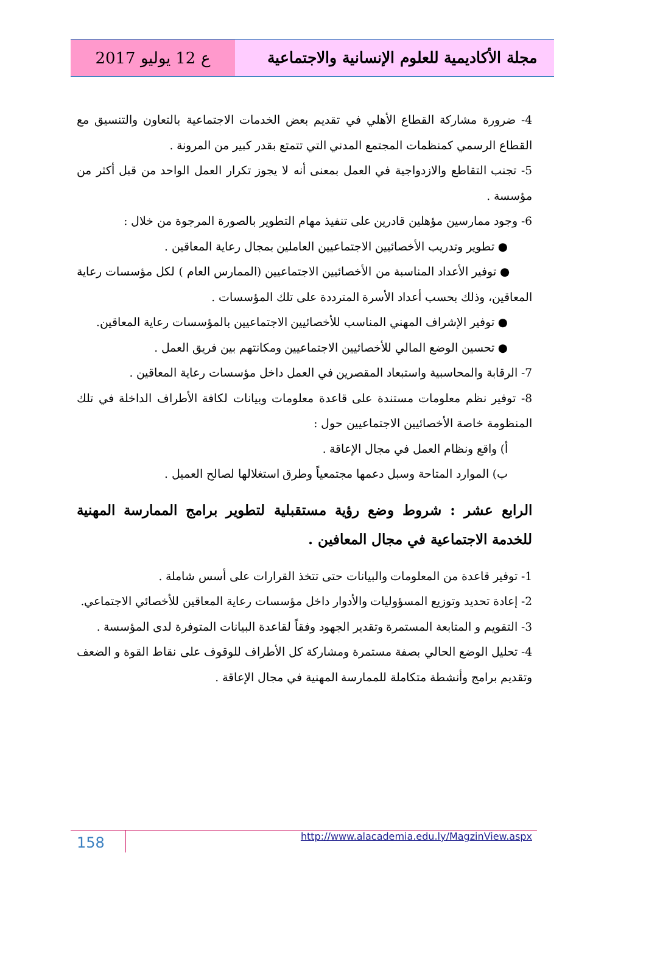مجلة الأكاديمية للعلوم الإنسانية والاجتماعية
ع 12 يوليو 2017
4- ضرورة مشاركة القطاع الأهلي في تقديم بعض الخدمات الاجتماعية بالتعاون والتنسيق مع القطاع الرسمي كمنظمات المجتمع المدني التي تتمتع بقدر كبير من المرونة .
5- تجنب التقاطع والازدواجية في العمل بمعنى أنه لا يجوز تكرار العمل الواحد من قبل أكثر من مؤسسة .
6- وجود ممارسين مؤهلين قادرين على تنفيذ مهام التطوير بالصورة المرجوة من خلال :
● تطوير وتدريب الأخصائيين الاجتماعيين العاملين بمجال رعاية المعاقين .
● توفير الأعداد المناسبة من الأخصائيين الاجتماعيين (الممارس العام ) لكل مؤسسات رعاية المعاقين، وذلك بحسب أعداد الأسرة المترددة على تلك المؤسسات .
● توفير الإشراف المهني المناسب للأخصائيين الاجتماعيين بالمؤسسات رعاية المعاقين.
● تحسين الوضع المالي للأخصائيين الاجتماعيين ومكانتهم بين فريق العمل .
7- الرقابة والمحاسبية واستبعاد المقصرين في العمل داخل مؤسسات رعاية المعاقين .
8- توفير نظم معلومات مستندة على قاعدة معلومات وبيانات لكافة الأطراف الداخلة في تلك المنظومة خاصة الأخصائيين الاجتماعيين حول :
أ) واقع ونظام العمل في مجال الإعاقة .
ب) الموارد المتاحة وسبل دعمها مجتمعياً وطرق استغلالها لصالح العميل .
الرابع عشر : شروط وضع رؤية مستقبلية لتطوير برامج الممارسة المهنية للخدمة الاجتماعية في مجال المعافين .
1- توفير قاعدة من المعلومات والبيانات حتى تتخذ القرارات على أسس شاملة .
2- إعادة تحديد وتوزيع المسؤوليات والأدوار داخل مؤسسات رعاية المعاقين للأخصائي الاجتماعي.
3- التقويم و المتابعة المستمرة وتقدير الجهود وفقاً لقاعدة البيانات المتوفرة لدى المؤسسة .
4- تحليل الوضع الحالي بصفة مستمرة ومشاركة كل الأطراف للوقوف على نقاط القوة و الضعف وتقديم برامج وأنشطة متكاملة للممارسة المهنية في مجال الإعاقة .
158
http://www.alacademia.edu.ly/MagzinView.aspx